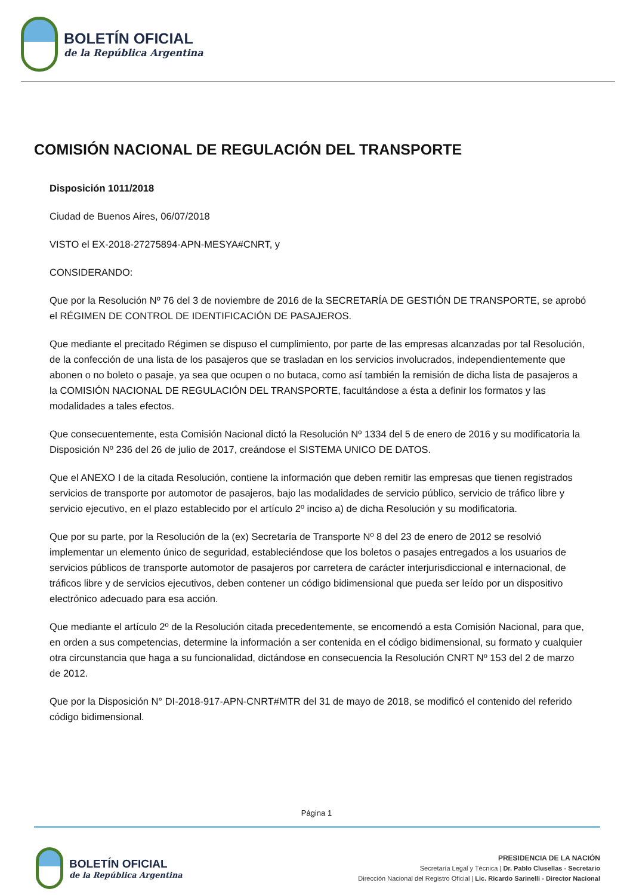BOLETÍN OFICIAL
de la República Argentina
COMISIÓN NACIONAL DE REGULACIÓN DEL TRANSPORTE
Disposición 1011/2018
Ciudad de Buenos Aires, 06/07/2018
VISTO el EX-2018-27275894-APN-MESYA#CNRT, y
CONSIDERANDO:
Que por la Resolución Nº 76 del 3 de noviembre de 2016 de la SECRETARÍA DE GESTIÓN DE TRANSPORTE, se aprobó el RÉGIMEN DE CONTROL DE IDENTIFICACIÓN DE PASAJEROS.
Que mediante el precitado Régimen se dispuso el cumplimiento, por parte de las empresas alcanzadas por tal Resolución, de la confección de una lista de los pasajeros que se trasladan en los servicios involucrados, independientemente que abonen o no boleto o pasaje, ya sea que ocupen o no butaca, como así también la remisión de dicha lista de pasajeros a la COMISIÓN NACIONAL DE REGULACIÓN DEL TRANSPORTE, facultándose a ésta a definir los formatos y las modalidades a tales efectos.
Que consecuentemente, esta Comisión Nacional dictó la Resolución Nº 1334 del 5 de enero de 2016 y su modificatoria la Disposición Nº 236 del 26 de julio de 2017, creándose el SISTEMA UNICO DE DATOS.
Que el ANEXO I de la citada Resolución, contiene la información que deben remitir las empresas que tienen registrados servicios de transporte por automotor de pasajeros, bajo las modalidades de servicio público, servicio de tráfico libre y servicio ejecutivo, en el plazo establecido por el artículo 2º inciso a) de dicha Resolución y su modificatoria.
Que por su parte, por la Resolución de la (ex) Secretaría de Transporte Nº 8 del 23 de enero de 2012 se resolvió implementar un elemento único de seguridad, estableciéndose que los boletos o pasajes entregados a los usuarios de servicios públicos de transporte automotor de pasajeros por carretera de carácter interjurisdiccional e internacional, de tráficos libre y de servicios ejecutivos, deben contener un código bidimensional que pueda ser leído por un dispositivo electrónico adecuado para esa acción.
Que mediante el artículo 2º de la Resolución citada precedentemente, se encomendó a esta Comisión Nacional, para que, en orden a sus competencias, determine la información a ser contenida en el código bidimensional, su formato y cualquier otra circunstancia que haga a su funcionalidad, dictándose en consecuencia la Resolución CNRT Nº 153 del 2 de marzo de 2012.
Que por la Disposición N° DI-2018-917-APN-CNRT#MTR del 31 de mayo de 2018, se modificó el contenido del referido código bidimensional.
Página 1
BOLETÍN OFICIAL
de la República Argentina
PRESIDENCIA DE LA NACIÓN
Secretaría Legal y Técnica | Dr. Pablo Clusellas - Secretario
Dirección Nacional del Registro Oficial | Lic. Ricardo Sarinelli - Director Nacional